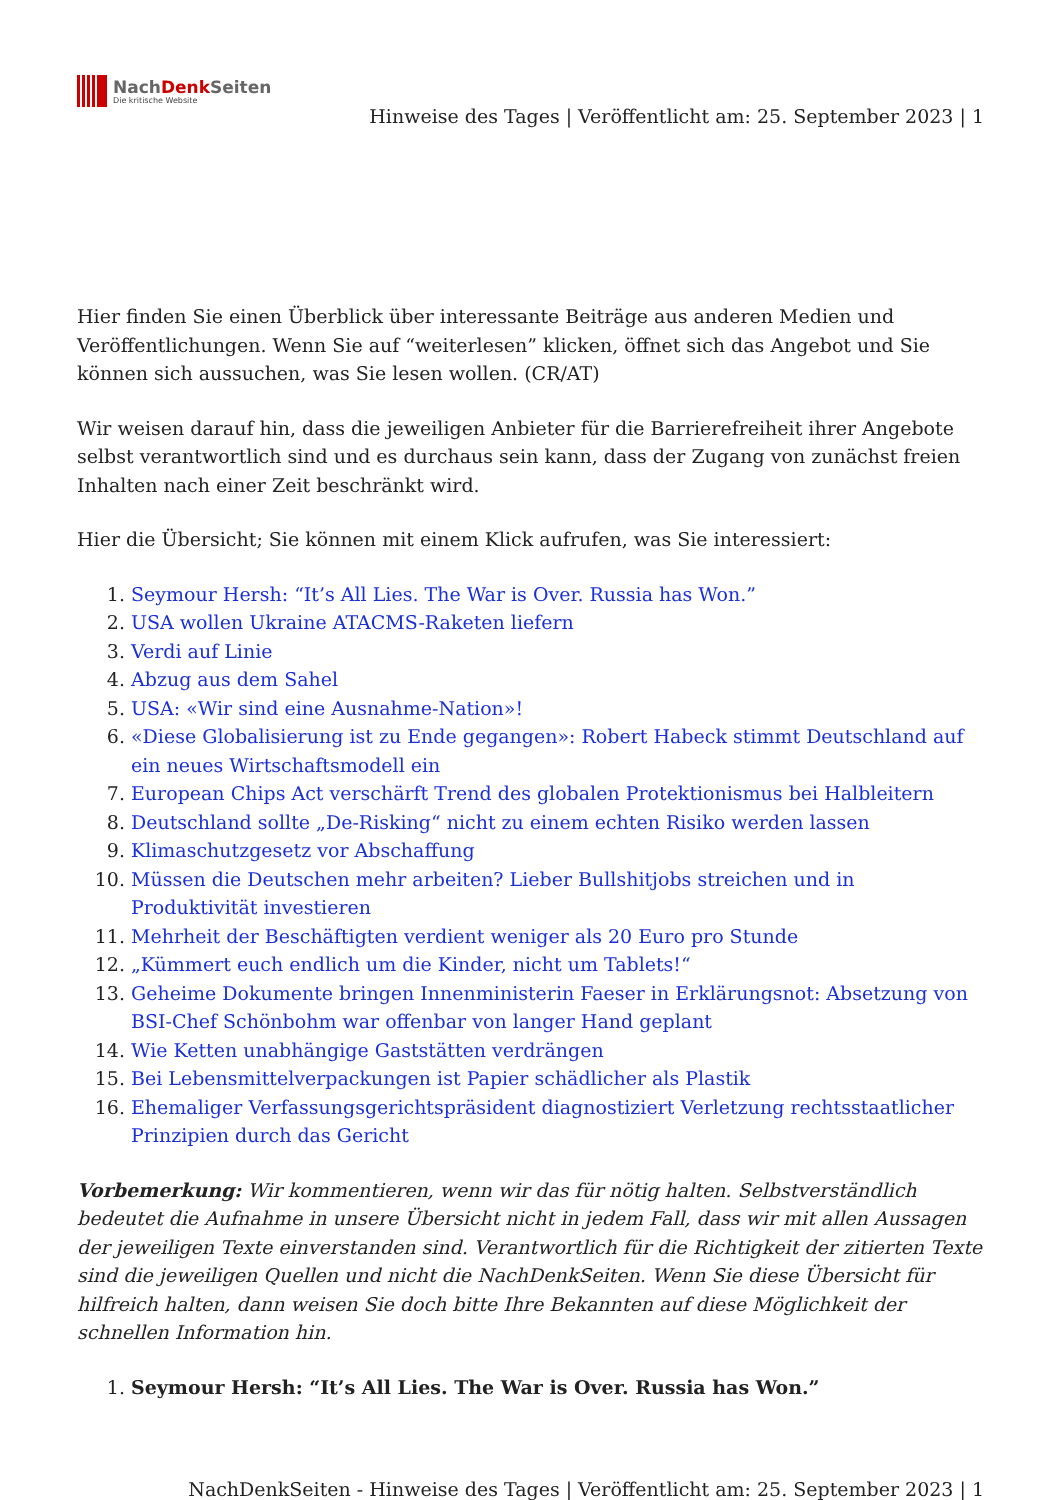NachDenk Seiten
Die kritische Website
Hinweise des Tages | Veröffentlicht am: 25. September 2023 | 1
Hier finden Sie einen Überblick über interessante Beiträge aus anderen Medien und Veröffentlichungen. Wenn Sie auf “weiterlesen” klicken, öffnet sich das Angebot und Sie können sich aussuchen, was Sie lesen wollen. (CR/AT)
Wir weisen darauf hin, dass die jeweiligen Anbieter für die Barrierefreiheit ihrer Angebote selbst verantwortlich sind und es durchaus sein kann, dass der Zugang von zunächst freien Inhalten nach einer Zeit beschränkt wird.
Hier die Übersicht; Sie können mit einem Klick aufrufen, was Sie interessiert:
1. Seymour Hersh: “It’s All Lies. The War is Over. Russia has Won.”
2. USA wollen Ukraine ATACMS-Raketen liefern
3. Verdi auf Linie
4. Abzug aus dem Sahel
5. USA: «Wir sind eine Ausnahme-Nation»!
6. «Diese Globalisierung ist zu Ende gegangen»: Robert Habeck stimmt Deutschland auf ein neues Wirtschaftsmodell ein
7. European Chips Act verschärft Trend des globalen Protektionismus bei Halbleitern
8. Deutschland sollte „De-Risking“ nicht zu einem echten Risiko werden lassen
9. Klimaschutzgesetz vor Abschaffung
10. Müssen die Deutschen mehr arbeiten? Lieber Bullshitjobs streichen und in Produktivität investieren
11. Mehrheit der Beschäftigten verdient weniger als 20 Euro pro Stunde
12. „Kümmert euch endlich um die Kinder, nicht um Tablets!“
13. Geheime Dokumente bringen Innenministerin Faeser in Erklärungsnot: Absetzung von BSI-Chef Schönbohm war offenbar von langer Hand geplant
14. Wie Ketten unabhängige Gaststätten verdrängen
15. Bei Lebensmittelverpackungen ist Papier schädlicher als Plastik
16. Ehemaliger Verfassungsgerichtspräsident diagnostiziert Verletzung rechtsstaatlicher Prinzipien durch das Gericht
Vorbemerkung: Wir kommentieren, wenn wir das für nötig halten. Selbstverständlich bedeutet die Aufnahme in unsere Übersicht nicht in jedem Fall, dass wir mit allen Aussagen der jeweiligen Texte einverstanden sind. Verantwortlich für die Richtigkeit der zitierten Texte sind die jeweiligen Quellen und nicht die NachDenkSeiten. Wenn Sie diese Übersicht für hilfreich halten, dann weisen Sie doch bitte Ihre Bekannten auf diese Möglichkeit der schnellen Information hin.
1. Seymour Hersh: “It’s All Lies. The War is Over. Russia has Won.”
NachDenkSeiten - Hinweise des Tages | Veröffentlicht am: 25. September 2023 | 1